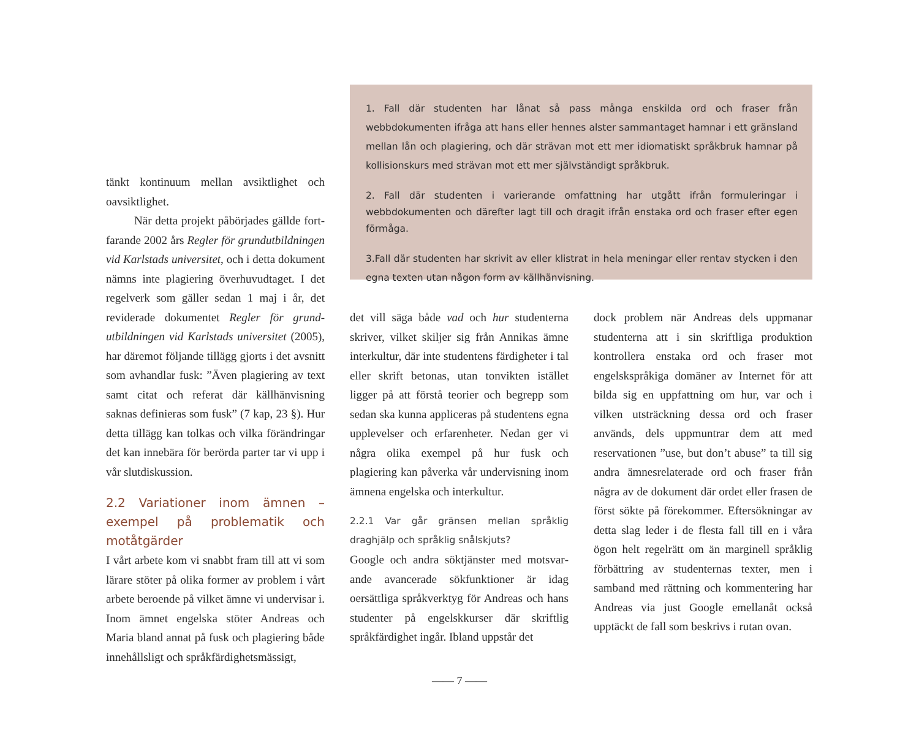1. Fall där studenten har lånat så pass många enskilda ord och fraser från webbdokumenten ifråga att hans eller hennes alster sammantaget hamnar i ett gränsland mellan lån och plagiering, och där strävan mot ett mer idiomatiskt språkbruk hamnar på kollisionskurs med strävan mot ett mer självständigt språkbruk.
2. Fall där studenten i varierande omfattning har utgått ifrån formuleringar i webbdokumenten och därefter lagt till och dragit ifrån enstaka ord och fraser efter egen förmåga.
3.Fall där studenten har skrivit av eller klistrat in hela meningar eller rentav stycken i den egna texten utan någon form av källhänvisning.
tänkt kontinuum mellan avsiktlighet och oavsiktlighet.
När detta projekt påbörjades gällde fort­farande 2002 års Regler för grundutbildningen vid Karlstads universitet, och i detta dokument nämns inte plagiering överhuvudtaget. I det regelverk som gäller sedan 1 maj i år, det reviderade dokumentet Regler för grund­utbildningen vid Karlstads universitet (2005), har däremot följande tillägg gjorts i det avsnitt som avhandlar fusk: ”Även plagiering av text samt citat och referat där källhänvisning saknas definieras som fusk” (7 kap, 23 §). Hur detta tillägg kan tolkas och vilka förändringar det kan innebära för berörda parter tar vi upp i vår slutdiskussion.
2.2 Variationer inom ämnen – exempel på problematik och motåtgärder
I vårt arbete kom vi snabbt fram till att vi som lärare stöter på olika former av problem i vårt arbete beroende på vilket ämne vi undervisar i. Inom ämnet engelska stöter Andreas och Maria bland annat på fusk och plagiering både innehållsligt och språkfärdighetsmässigt,
det vill säga både vad och hur studenterna skriver, vilket skiljer sig från Annikas ämne interkultur, där inte studentens färdigheter i tal eller skrift betonas, utan tonvikten istället ligger på att förstå teorier och begrepp som sedan ska kunna appliceras på studentens egna upplevelser och erfarenheter. Nedan ger vi några olika exempel på hur fusk och plagiering kan påverka vår undervisning inom ämnena engelska och interkultur.
2.2.1 Var går gränsen mellan språklig draghjälp och språklig snålskjuts?
Google och andra söktjänster med motsvar­ande avancerade sökfunktioner är idag oersättliga språkverktyg för Andreas och hans studenter på engelskkurser där skriftlig språkfärdighet ingår. Ibland uppstår det
dock problem när Andreas dels uppmanar studenterna att i sin skriftliga produktion kontrollera enstaka ord och fraser mot engelskspråkiga domäner av Internet för att bilda sig en uppfattning om hur, var och i vilken utsträckning dessa ord och fraser används, dels uppmuntrar dem att med reservationen ”use, but don’t abuse” ta till sig andra ämnesrelaterade ord och fraser från några av de dokument där ordet eller frasen de först sökte på förekommer. Eftersökningar av detta slag leder i de flesta fall till en i våra ögon helt regelrätt om än marginell språklig förbättring av studenternas texter, men i samband med rättning och kommentering har Andreas via just Google emellanåt också upptäckt de fall som beskrivs i rutan ovan.
—— 7 ——